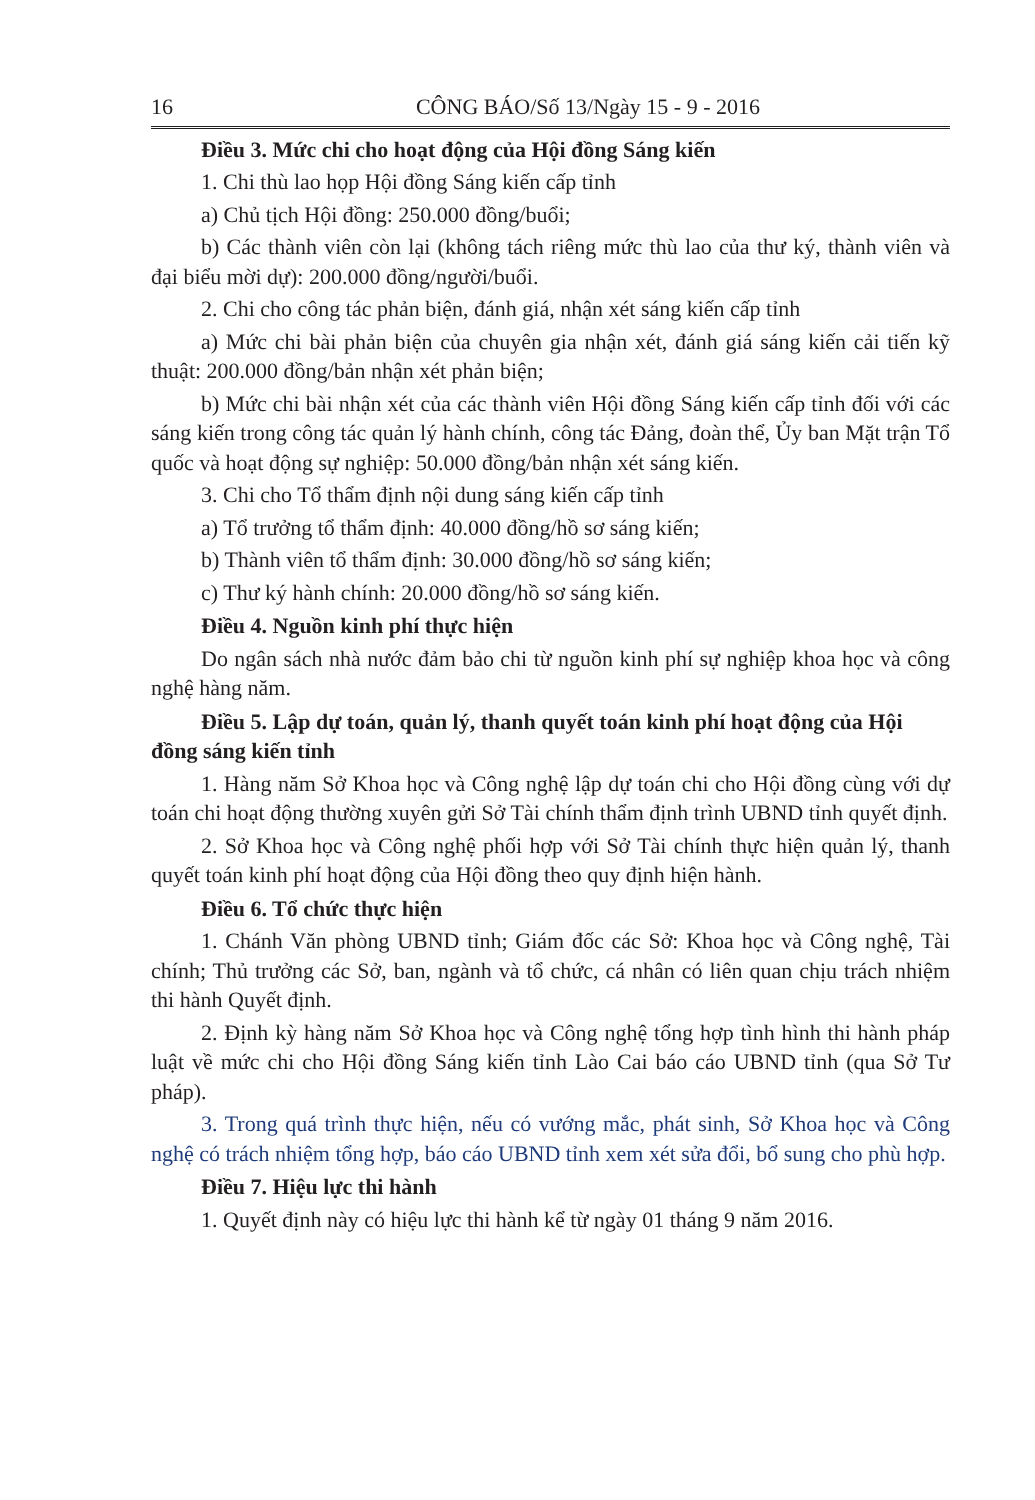16 CÔNG BÁO/Số 13/Ngày 15 - 9 - 2016
Điều 3. Mức chi cho hoạt động của Hội đồng Sáng kiến
1. Chi thù lao họp Hội đồng Sáng kiến cấp tỉnh
a) Chủ tịch Hội đồng: 250.000 đồng/buổi;
b) Các thành viên còn lại (không tách riêng mức thù lao của thư ký, thành viên và đại biểu mời dự): 200.000 đồng/người/buổi.
2. Chi cho công tác phản biện, đánh giá, nhận xét sáng kiến cấp tỉnh
a) Mức chi bài phản biện của chuyên gia nhận xét, đánh giá sáng kiến cải tiến kỹ thuật: 200.000 đồng/bản nhận xét phản biện;
b) Mức chi bài nhận xét của các thành viên Hội đồng Sáng kiến cấp tỉnh đối với các sáng kiến trong công tác quản lý hành chính, công tác Đảng, đoàn thể, Ủy ban Mặt trận Tổ quốc và hoạt động sự nghiệp: 50.000 đồng/bản nhận xét sáng kiến.
3. Chi cho Tổ thẩm định nội dung sáng kiến cấp tỉnh
a) Tổ trưởng tổ thẩm định: 40.000 đồng/hồ sơ sáng kiến;
b) Thành viên tổ thẩm định: 30.000 đồng/hồ sơ sáng kiến;
c) Thư ký hành chính: 20.000 đồng/hồ sơ sáng kiến.
Điều 4. Nguồn kinh phí thực hiện
Do ngân sách nhà nước đảm bảo chi từ nguồn kinh phí sự nghiệp khoa học và công nghệ hàng năm.
Điều 5. Lập dự toán, quản lý, thanh quyết toán kinh phí hoạt động của Hội đồng sáng kiến tỉnh
1. Hàng năm Sở Khoa học và Công nghệ lập dự toán chi cho Hội đồng cùng với dự toán chi hoạt động thường xuyên gửi Sở Tài chính thẩm định trình UBND tỉnh quyết định.
2. Sở Khoa học và Công nghệ phối hợp với Sở Tài chính thực hiện quản lý, thanh quyết toán kinh phí hoạt động của Hội đồng theo quy định hiện hành.
Điều 6. Tổ chức thực hiện
1. Chánh Văn phòng UBND tỉnh; Giám đốc các Sở: Khoa học và Công nghệ, Tài chính; Thủ trưởng các Sở, ban, ngành và tổ chức, cá nhân có liên quan chịu trách nhiệm thi hành Quyết định.
2. Định kỳ hàng năm Sở Khoa học và Công nghệ tổng hợp tình hình thi hành pháp luật về mức chi cho Hội đồng Sáng kiến tỉnh Lào Cai báo cáo UBND tỉnh (qua Sở Tư pháp).
3. Trong quá trình thực hiện, nếu có vướng mắc, phát sinh, Sở Khoa học và Công nghệ có trách nhiệm tổng hợp, báo cáo UBND tỉnh xem xét sửa đổi, bổ sung cho phù hợp.
Điều 7. Hiệu lực thi hành
1. Quyết định này có hiệu lực thi hành kể từ ngày 01 tháng 9 năm 2016.